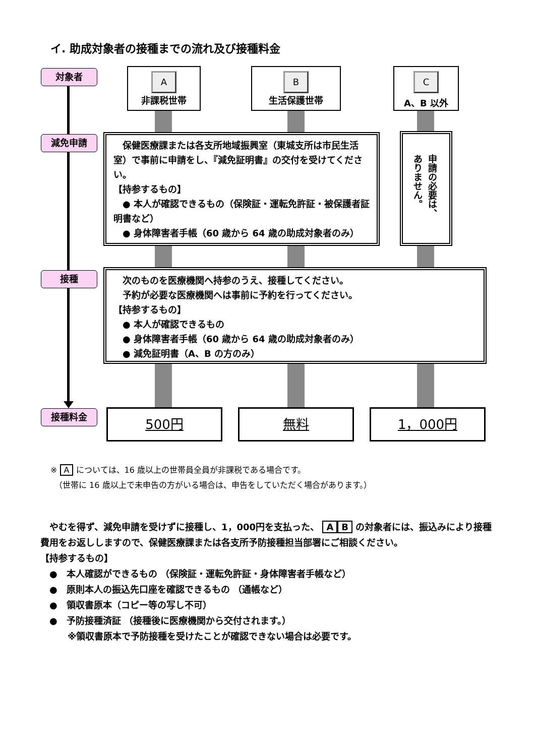イ. 助成対象者の接種までの流れ及び接種料金
対象者
減免申請
接種
接種料金
A
非課税世帯
B
生活保護世帯
C
A、B 以外
　保健医療課または各支所地域振興室（東城支所は市民生活室）で事前に申請をし、『減免証明書』の交付を受けてください。
【持参するもの】
　● 本人が確認できるもの（保険証・運転免許証・被保護者証明書など）
　● 身体障害者手帳（60 歳から 64 歳の助成対象者のみ）
申請の必要は、ありません。
　次のものを医療機関へ持参のうえ、接種してください。
　予約が必要な医療機関へは事前に予約を行ってください。
【持参するもの】
　● 本人が確認できるもの
　● 身体障害者手帳（60 歳から 64 歳の助成対象者のみ）
　● 減免証明書（A、B の方のみ）
500円 無料 1，000円
※ A については、16 歳以上の世帯員全員が非課税である場合です。
　（世帯に 16 歳以上で未申告の方がいる場合は、申告をしていただく場合があります。）
　やむを得ず、減免申請を受けずに接種し、1，000円を支払った、 A B の対象者には、振込みにより接種費用をお返ししますので、保健医療課または各支所予防接種担当部署にご相談ください。
【持参するもの】
　●　本人確認ができるもの （保険証・運転免許証・身体障害者手帳など）
　●　原則本人の振込先口座を確認できるもの （通帳など）
　●　領収書原本（コピー等の写し不可）
　●　予防接種済証 （接種後に医療機関から交付されます。）
　　　※領収書原本で予防接種を受けたことが確認できない場合は必要です。